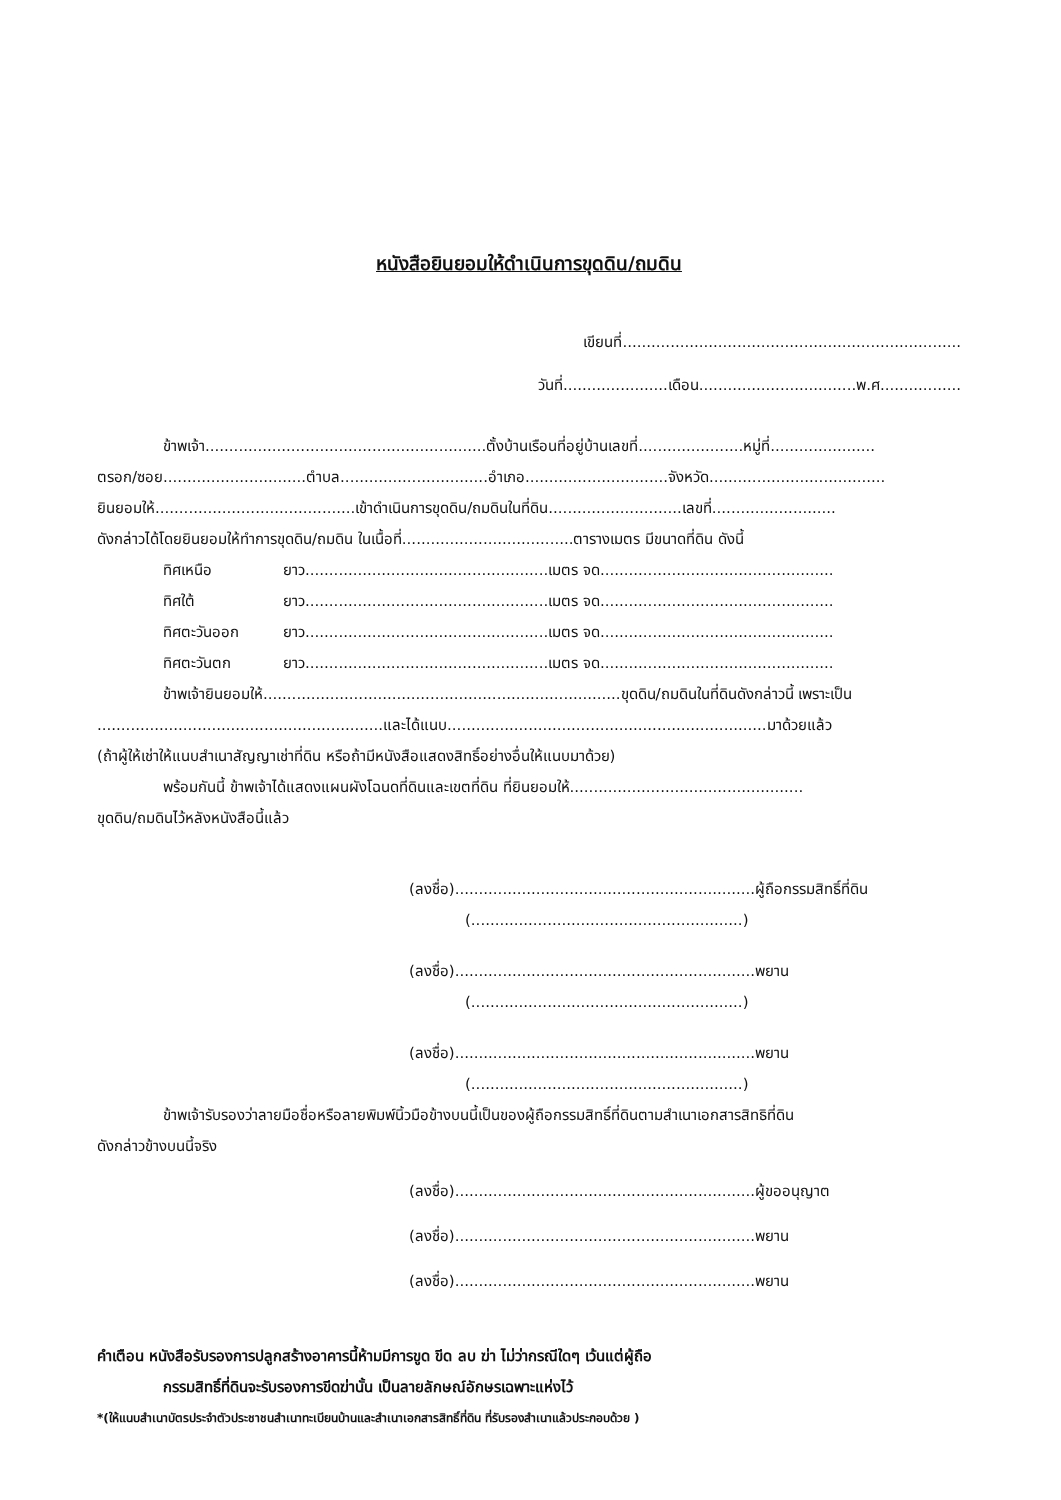หนังสือยินยอมให้ดำเนินการขุดดิน/ถมดิน
เขียนที่.......................................................................
วันที่......................เดือน.................................พ.ศ.................
ข้าพเจ้า...........................................................ตั้งบ้านเรือนที่อยู่บ้านเลขที่......................หมู่ที่......................
ตรอก/ซอย..............................ตำบล...............................อำเภอ..............................จังหวัด.....................................
ยินยอมให้..........................................เข้าดำเนินการขุดดิน/ถมดินในที่ดิน............................เลขที่..........................
ดังกล่าวได้โดยยินยอมให้ทำการขุดดิน/ถมดิน ในเนื้อที่....................................ตารางเมตร มีขนาดที่ดิน ดังนี้
ทิศเหนือ ยาว...................................................เมตร จด.................................................
ทิศใต้ ยาว...................................................เมตร จด.................................................
ทิศตะวันออก ยาว...................................................เมตร จด.................................................
ทิศตะวันตก ยาว...................................................เมตร จด.................................................
ข้าพเจ้ายินยอมให้...........................................................................ขุดดิน/ถมดินในที่ดินดังกล่าวนี้ เพราะเป็น
............................................................และได้แนบ...................................................................มาด้วยแล้ว
(ถ้าผู้ให้เช่าให้แนบสำเนาสัญญาเช่าที่ดิน หรือถ้ามีหนังสือแสดงสิทธิ์อย่างอื่นให้แนบมาด้วย)
พร้อมกันนี้ ข้าพเจ้าได้แสดงแผนผังโฉนดที่ดินและเขตที่ดิน ที่ยินยอมให้.................................................
ขุดดิน/ถมดินไว้หลังหนังสือนี้แล้ว
(ลงชื่อ)...............................................................ผู้ถือกรรมสิทธิ์ที่ดิน
(.........................................................)
(ลงชื่อ)...............................................................พยาน
(.........................................................)
(ลงชื่อ)...............................................................พยาน
(.........................................................)
ข้าพเจ้ารับรองว่าลายมือชื่อหรือลายพิมพ์นิ้วมือข้างบนนี้เป็นของผู้ถือกรรมสิทธิ์ที่ดินตามสำเนาเอกสารสิทธิที่ดิน
ดังกล่าวข้างบนนี้จริง
(ลงชื่อ)...............................................................ผู้ขออนุญาต
(ลงชื่อ)...............................................................พยาน
(ลงชื่อ)...............................................................พยาน
คำเตือน หนังสือรับรองการปลูกสร้างอาคารนี้ห้ามมีการขูด ขีด ลบ ฆ่า ไม่ว่ากรณีใดๆ เว้นแต่ผู้ถือ
กรรมสิทธิ์ที่ดินจะรับรองการขีดฆ่านั้น เป็นลายลักษณ์อักษรเฉพาะแห่งไว้
*(ให้แนบสำเนาบัตรประจำตัวประชาชนสำเนาทะเบียนบ้านและสำเนาเอกสารสิทธิ์ที่ดิน ที่รับรองสำเนาแล้วประกอบด้วย )